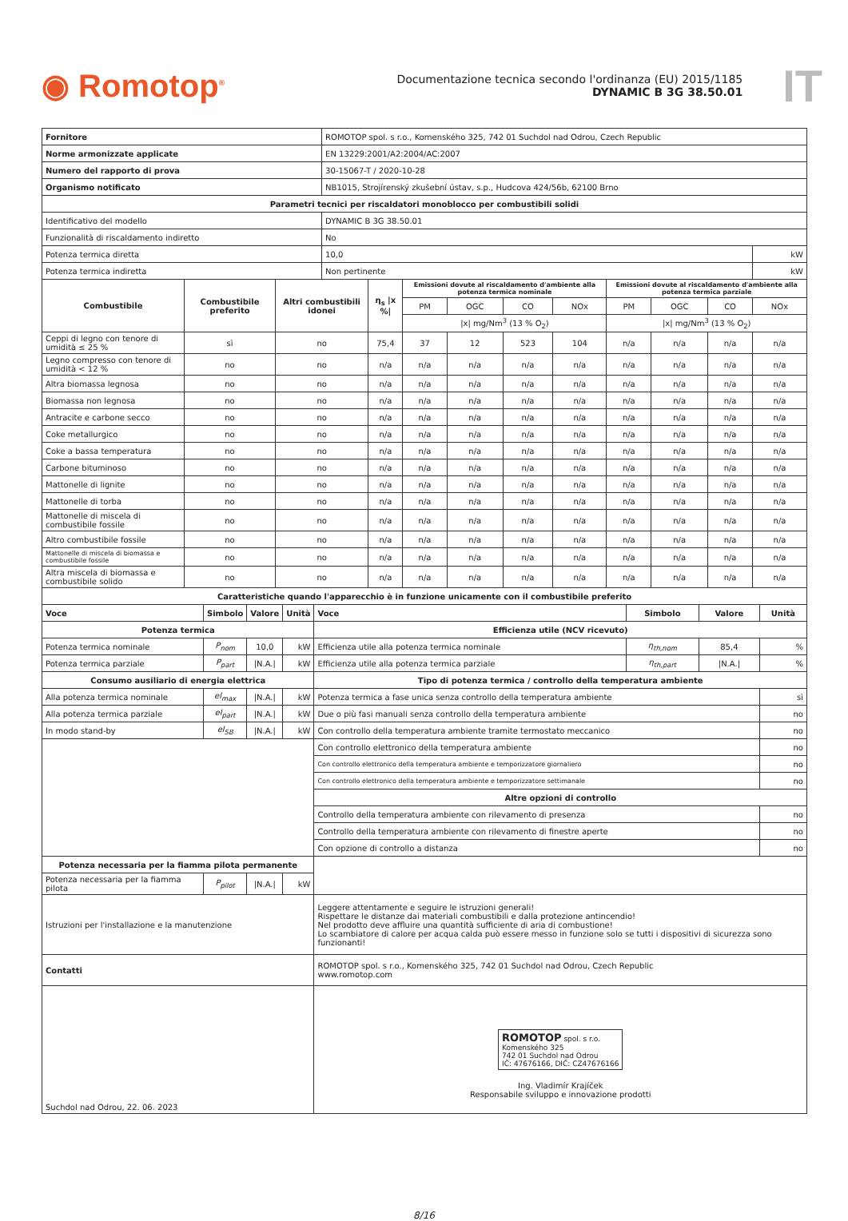◉ Romotop<sup>®</sup>
Documentazione tecnica secondo l'ordinanza (EU) 2015/1185
DYNAMIC B 3G 38.50.01
IT
| Fornitore | | | ROMOTOP spol. s r.o., Komenského 325, 742 01 Suchdol nad Odrou, Czech Republic | | | | | | | | | |
| Norme armonizzate applicate | | | EN 13229:2001/A2:2004/AC:2007 | | | | | | | | | |
| Numero del rapporto di prova | | | 30-15067-T / 2020-10-28 | | | | | | | | | |
| Organismo notificato | | | NB1015, Strojírenský zkušební ústav, s.p., Hudcova 424/56b, 62100 Brno | | | | | | | | | |
| Parametri tecnici per riscaldatori monoblocco per combustibili solidi | | | | | | | | | | | | |
| Identificativo del modello | | | DYNAMIC B 3G 38.50.01 | | | | | | | | | |
| Funzionalità di riscaldamento indiretto | | | No | | | | | | | | | |
| Potenza termica diretta | | | 10,0 | | | | | | | | | kW |
| Potenza termica indiretta | | | Non pertinente | | | | | | | | | kW |
| Combustibile | Combustibile preferito | Altri combustibili idonei | | η<sub>s</sub> /x %/ | Emissioni dovute al riscaldamento d'ambiente alla potenza termica nominale | | | | Emissioni dovute al riscaldamento d'ambiente alla potenza termica parziale | | | |
| | | | | | PM | OGC | CO | NOx | PM | OGC | CO | NOx |
| | | | | | /x/ mg/Nm<sup>3</sup> (13 % O<sub>2</sub>) | | | | /x/ mg/Nm<sup>3</sup> (13 % O<sub>2</sub>) | | | |
| Ceppi di legno con tenore di umidità ≤ 25 % | sì | no | | 75,4 | 37 | 12 | 523 | 104 | n/a | n/a | n/a | n/a |
| Legno compresso con tenore di umidità < 12 % | no | no | | n/a | n/a | n/a | n/a | n/a | n/a | n/a | n/a | n/a |
| Altra biomassa legnosa | no | no | | n/a | n/a | n/a | n/a | n/a | n/a | n/a | n/a | n/a |
| Biomassa non legnosa | no | no | | n/a | n/a | n/a | n/a | n/a | n/a | n/a | n/a | n/a |
| Antracite e carbone secco | no | no | | n/a | n/a | n/a | n/a | n/a | n/a | n/a | n/a | n/a |
| Coke metallurgico | no | no | | n/a | n/a | n/a | n/a | n/a | n/a | n/a | n/a | n/a |
| Coke a bassa temperatura | no | no | | n/a | n/a | n/a | n/a | n/a | n/a | n/a | n/a | n/a |
| Carbone bituminoso | no | no | | n/a | n/a | n/a | n/a | n/a | n/a | n/a | n/a | n/a |
| Mattonelle di lignite | no | no | | n/a | n/a | n/a | n/a | n/a | n/a | n/a | n/a | n/a |
| Mattonelle di torba | no | no | | n/a | n/a | n/a | n/a | n/a | n/a | n/a | n/a | n/a |
| Mattonelle di miscela di combustibile fossile | no | no | | n/a | n/a | n/a | n/a | n/a | n/a | n/a | n/a | n/a |
| Altro combustibile fossile | no | no | | n/a | n/a | n/a | n/a | n/a | n/a | n/a | n/a | n/a |
| Mattonelle di miscela di biomassa e combustibile fossile | no | no | | n/a | n/a | n/a | n/a | n/a | n/a | n/a | n/a | n/a |
| Altra miscela di biomassa e combustibile solido | no | no | | n/a | n/a | n/a | n/a | n/a | n/a | n/a | n/a | n/a |
| Caratteristiche quando l'apparecchio è in funzione unicamente con il combustibile preferito | | | | | | | |
| --- | --- | --- | --- | --- | --- | --- | --- |
| Voce | Simbolo | Valore | Unità | Voce | Simbolo | Valore | Unità |
| Potenza termica | | | | Efficienza utile (NCV ricevuto) | | | |
| Potenza termica nominale | P<sub>nom</sub> | 10,0 | kW | Efficienza utile alla potenza termica nominale | η<sub>th,nom</sub> | 85,4 | % |
| Potenza termica parziale | P<sub>part</sub> | /N.A./ | kW | Efficienza utile alla potenza termica parziale | η<sub>th,part</sub> | /N.A./ | % |
| Consumo ausiliario di energia elettrica | | | | Tipo di potenza termica / controllo della temperatura ambiente | | | |
| Alla potenza termica nominale | el<sub>max</sub> | /N.A./ | kW | Potenza termica a fase unica senza controllo della temperatura ambiente | | | sì |
| Alla potenza termica parziale | el<sub>part</sub> | /N.A./ | kW | Due o più fasi manuali senza controllo della temperatura ambiente | | | no |
| In modo stand-by | el<sub>SB</sub> | /N.A./ | kW | Con controllo della temperatura ambiente tramite termostato meccanico | | | no |
| | | | | Con controllo elettronico della temperatura ambiente | | | no |
| | | | | Con controllo elettronico della temperatura ambiente e temporizzatore giornaliero | | | no |
| | | | | Con controllo elettronico della temperatura ambiente e temporizzatore settimanale | | | no |
| | | | | Altre opzioni di controllo | | | |
| | | | | Controllo della temperatura ambiente con rilevamento di presenza | | | no |
| | | | | Controllo della temperatura ambiente con rilevamento di finestre aperte | | | no |
| | | | | Con opzione di controllo a distanza | | | no |
| Potenza necessaria per la fiamma pilota permanente | | | | | | | |
| Potenza necessaria per la fiamma pilota | P<sub>pilot</sub> | /N.A./ | kW | | | | |
| Istruzioni per l'installazione e la manutenzione | | | | Leggere attentamente e seguire le istruzioni generali! Rispettare le distanze dai materiali combustibili e dalla protezione antincendio! Nel prodotto deve affluire una quantità sufficiente di aria di combustione! Lo scambiatore di calore per acqua calda può essere messo in funzione solo se tutti i dispositivi di sicurezza sono funzionanti! | | | |
| Contatti | | | | ROMOTOP spol. s r.o., Komenského 325, 742 01 Suchdol nad Odrou, Czech Republic www.romotop.com | | | |
| Suchdol nad Odrou, 22. 06. 2023 | | | | ROMOTOP spol. s r.o. Komenského 325 742 01 Suchdol nad Odrou IČ: 47676166, DIČ: CZ47676166 Ing. Vladimír Krajíček Responsabile sviluppo e innovazione prodotti | | | |
8/16